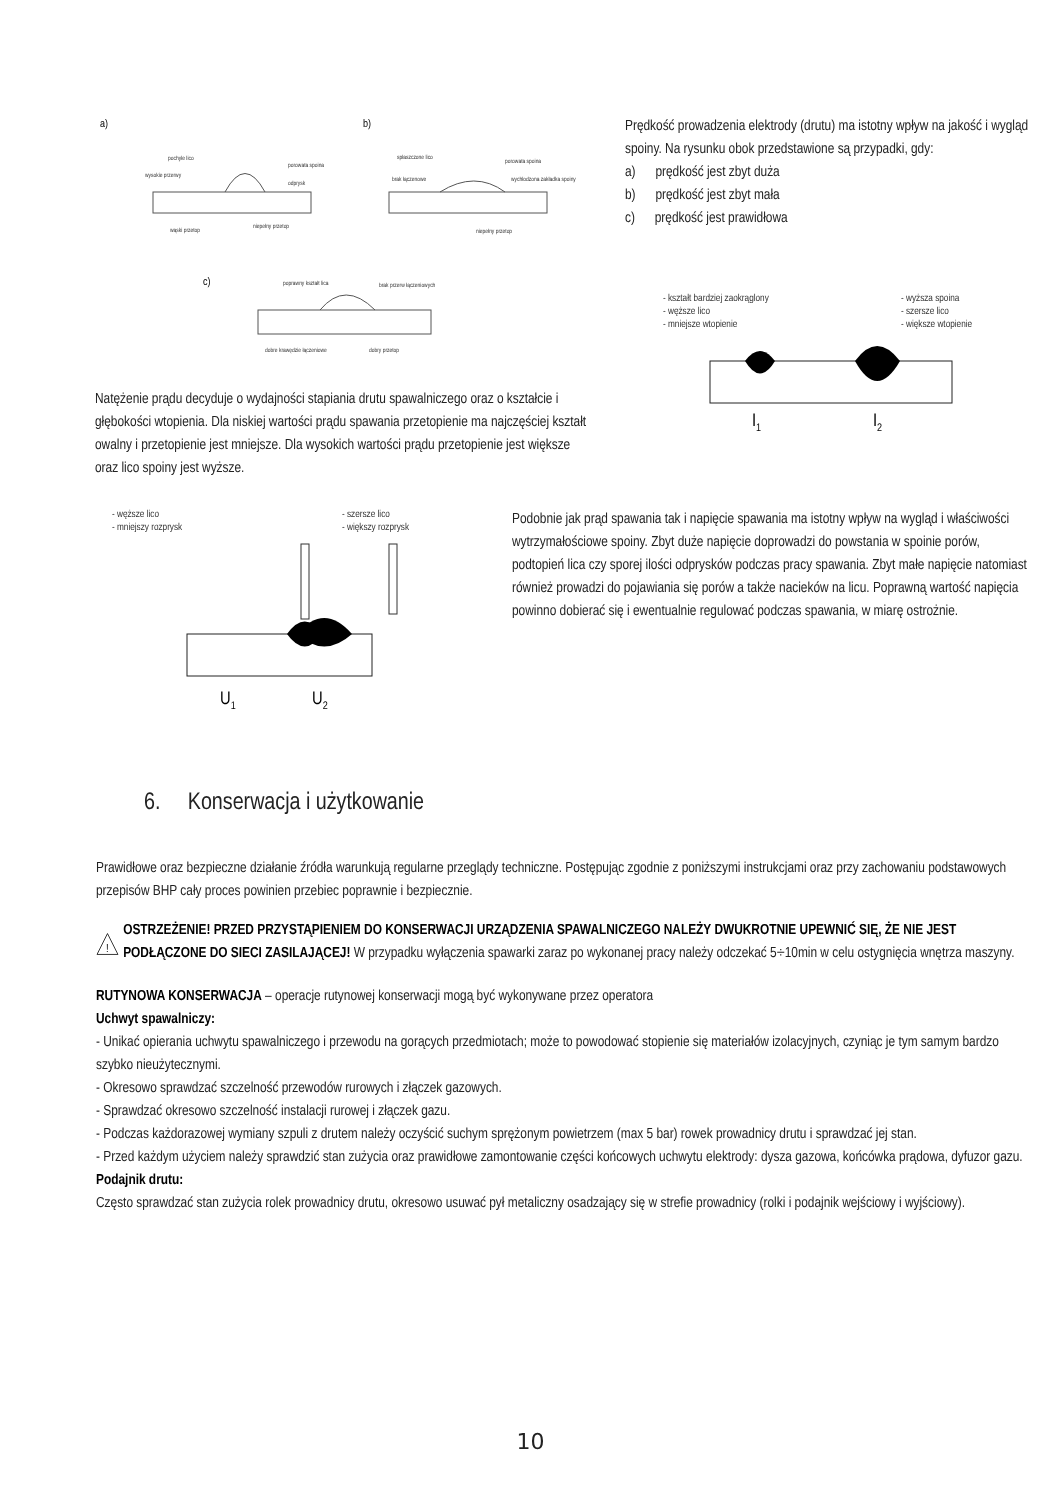a)
b)
c)
pochyłe lico
porowata spoina
odprysk
wysokie przerwy
wąski przetop
niepełny przetop
spłaszczone lico
porowata spoina
brak łączenowe
wychłodzona zakładka spoiny
niepełny przetop
poprawny kształt lica
brak przerw łączeniowych
dobre krawędzie łączeniowe
dobry przetop
Natężenie prądu decyduje o wydajności stapiania drutu spawalniczego oraz o kształcie i głębokości wtopienia. Dla niskiej wartości prądu spawania przetopienie ma najczęściej kształt owalny i przetopienie jest mniejsze. Dla wysokich wartości prądu przetopienie jest większe oraz lico spoiny jest wyższe.
Prędkość prowadzenia elektrody (drutu) ma istotny wpływ na jakość i wygląd spoiny. Na rysunku obok przedstawione są przypadki, gdy:
a) prędkość jest zbyt duża
b) prędkość jest zbyt mała
c) prędkość jest prawidłowa
- kształt bardziej zaokrąglony
- węższe lico
- mniejsze wtopienie
- wyższa spoina
- szersze lico
- większe wtopienie
I1
I2
- węższe lico
- mniejszy rozprysk
- szersze lico
- większy rozprysk
U1
U2
Podobnie jak prąd spawania tak i napięcie spawania ma istotny wpływ na wygląd i właściwości wytrzymałościowe spoiny. Zbyt duże napięcie doprowadzi do powstania w spoinie porów, podtopień lica czy sporej ilości odprysków podczas pracy spawania. Zbyt małe napięcie natomiast również prowadzi do pojawiania się porów a także nacieków na licu. Poprawną wartość napięcia powinno dobierać się i ewentualnie regulować podczas spawania, w miarę ostrożnie.
6. Konserwacja i użytkowanie
Prawidłowe oraz bezpieczne działanie źródła warunkują regularne przeglądy techniczne. Postępując zgodnie z poniższymi instrukcjami oraz przy zachowaniu podstawowych przepisów BHP cały proces powinien przebiec poprawnie i bezpiecznie.
!
OSTRZEŻENIE! PRZED PRZYSTĄPIENIEM DO KONSERWACJI URZĄDZENIA SPAWALNICZEGO NALEŻY DWUKROTNIE UPEWNIĆ SIĘ, ŻE NIE JEST PODŁĄCZONE DO SIECI ZASILAJĄCEJ! W przypadku wyłączenia spawarki zaraz po wykonanej pracy należy odczekać 5÷10min w celu ostygnięcia wnętrza maszyny.
RUTYNOWA KONSERWACJA – operacje rutynowej konserwacji mogą być wykonywane przez operatora
Uchwyt spawalniczy:
- Unikać opierania uchwytu spawalniczego i przewodu na gorących przedmiotach; może to powodować stopienie się materiałów izolacyjnych, czyniąc je tym samym bardzo szybko nieużytecznymi.
- Okresowo sprawdzać szczelność przewodów rurowych i złączek gazowych.
- Sprawdzać okresowo szczelność instalacji rurowej i złączek gazu.
- Podczas każdorazowej wymiany szpuli z drutem należy oczyścić suchym sprężonym powietrzem (max 5 bar) rowek prowadnicy drutu i sprawdzać jej stan.
- Przed każdym użyciem należy sprawdzić stan zużycia oraz prawidłowe zamontowanie części końcowych uchwytu elektrody: dysza gazowa, końcówka prądowa, dyfuzor gazu.
Podajnik drutu:
Często sprawdzać stan zużycia rolek prowadnicy drutu, okresowo usuwać pył metaliczny osadzający się w strefie prowadnicy (rolki i podajnik wejściowy i wyjściowy).
10